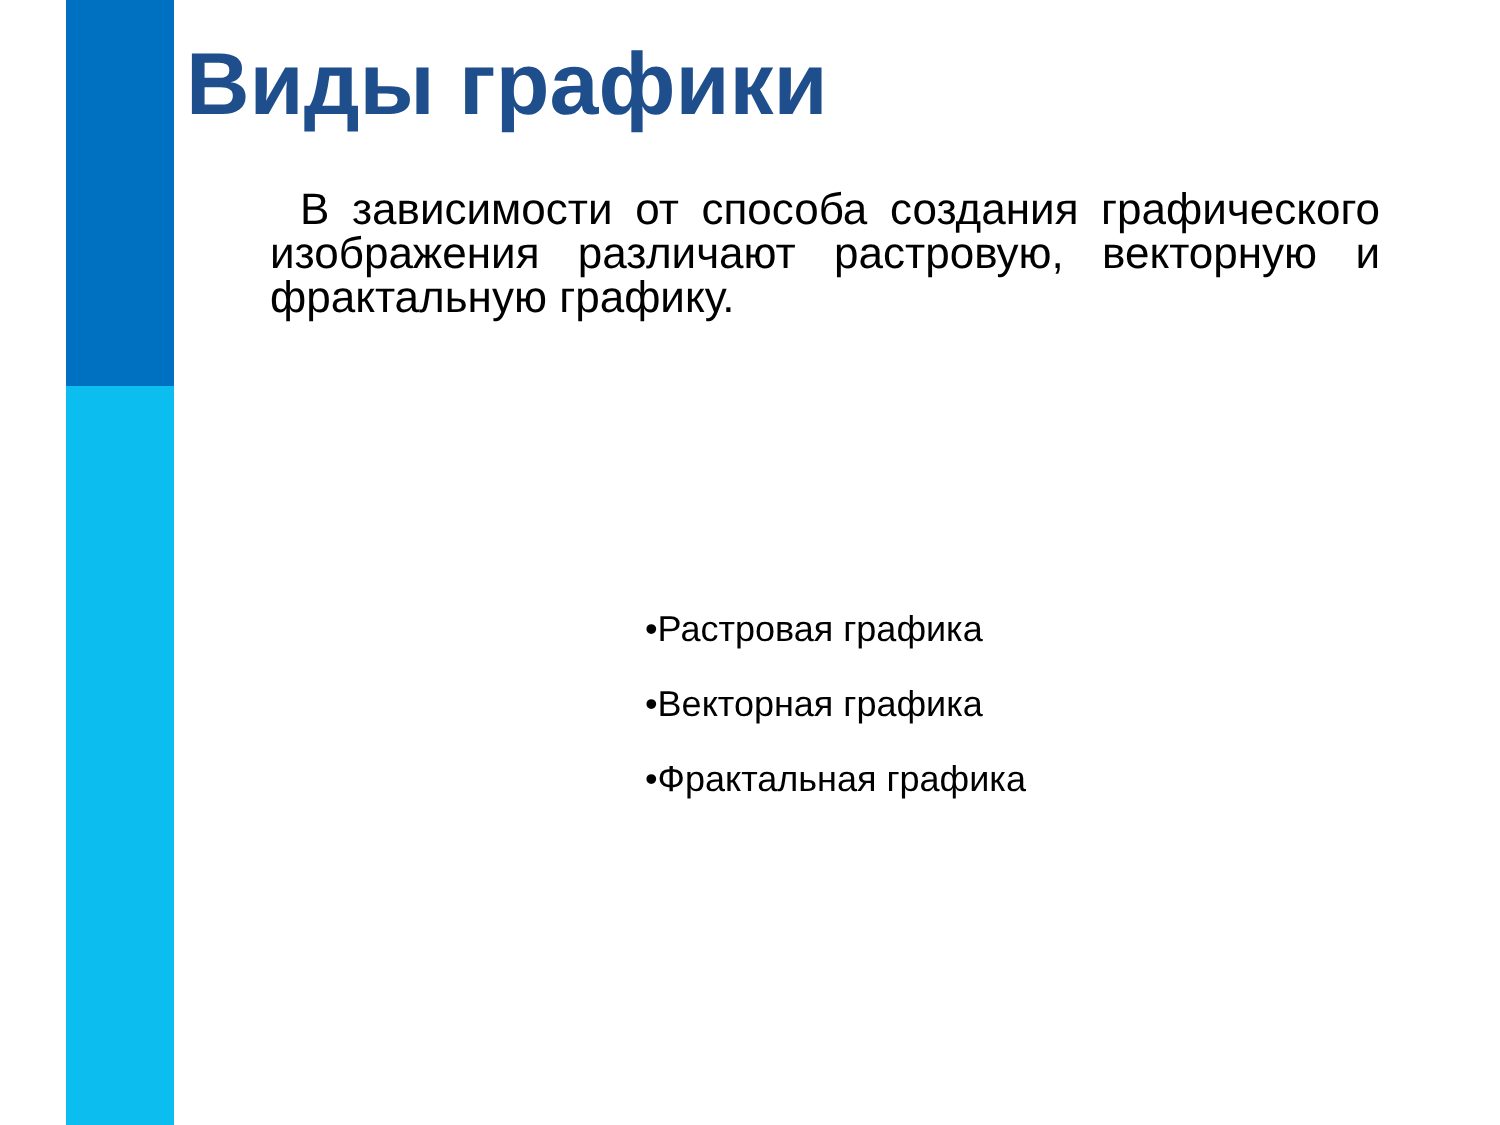Виды графики
В зависимости от способа создания графического изображения различают растровую, векторную и фрактальную графику.
•Растровая графика
•Векторная графика
•Фрактальная графика